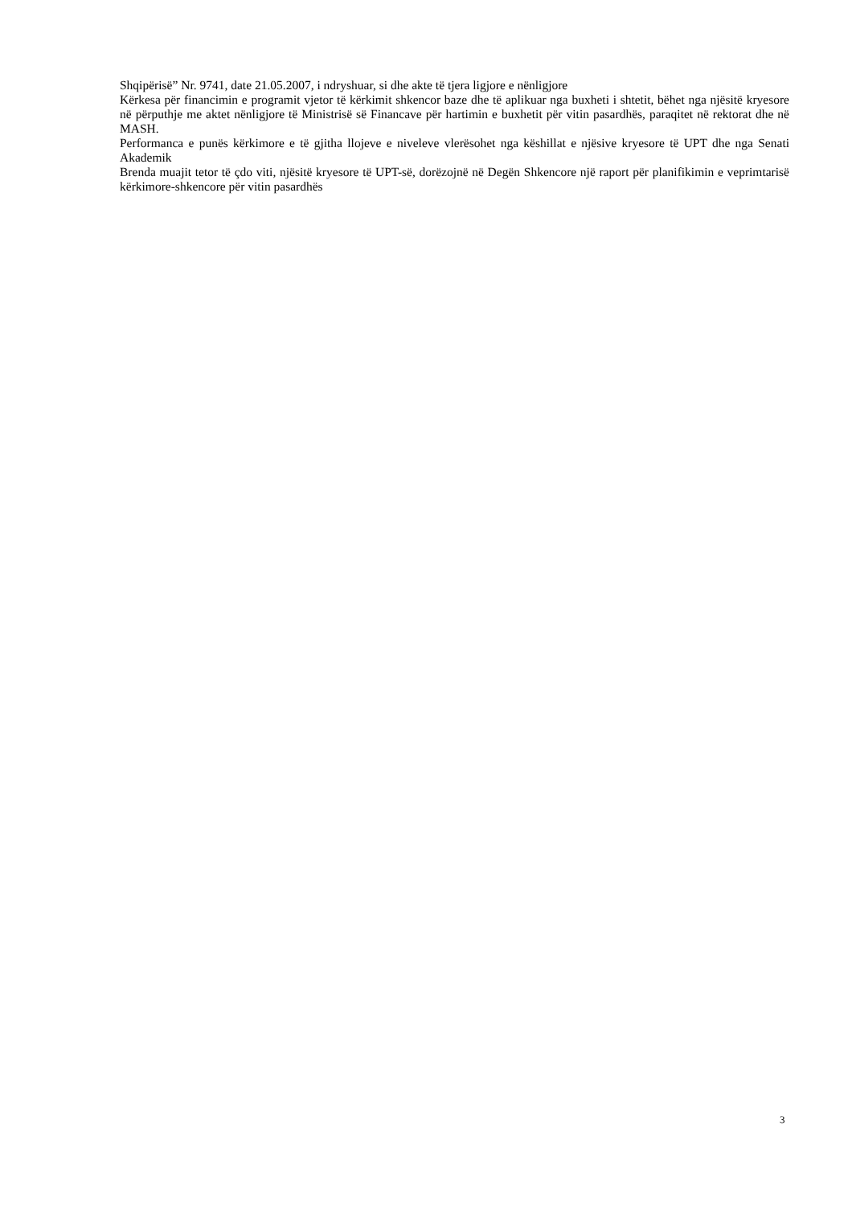Shqipërisë” Nr. 9741, date 21.05.2007, i ndryshuar, si dhe akte të tjera ligjore e nënligjore
Kërkesa për financimin e programit vjetor të kërkimit shkencor baze dhe të aplikuar nga buxheti i shtetit, bëhet nga njësitë kryesore në përputhje me aktet nënligjore të Ministrisë së Financave për hartimin e buxhetit për vitin pasardhës, paraqitet në rektorat dhe në MASH.
Performanca e punës kërkimore e të gjitha llojeve e niveleve vlerësohet nga këshillat e njësive kryesore të UPT dhe nga Senati Akademik
Brenda muajit tetor të çdo viti, njësitë kryesore të UPT-së, dorëzojnë në Degën Shkencore një raport për planifikimin e veprimtarisë kërkimore-shkencore për vitin pasardhës
3